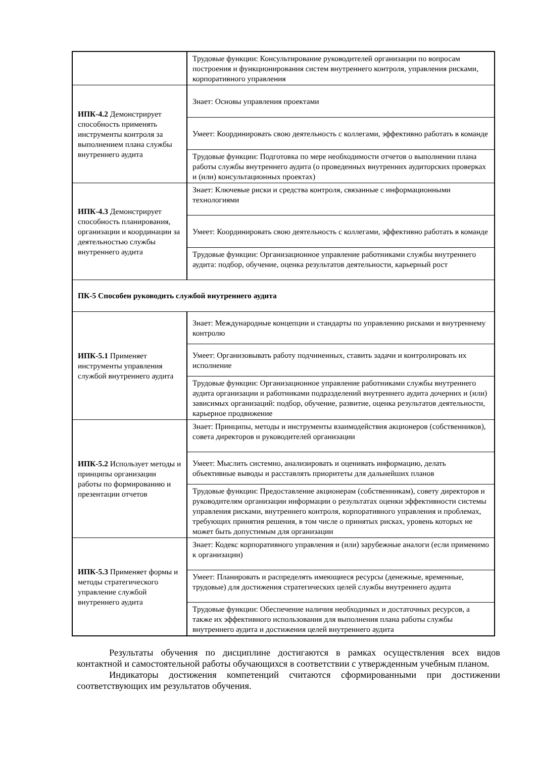| | Трудовые функции: Консультирование руководителей организации по вопросам построения и функционирования систем внутреннего контроля, управления рисками, корпоративного управления |
| ИПК-4.2 Демонстрирует способность применять инструменты контроля за выполнением плана службы внутреннего аудита | Знает: Основы управления проектами |
| | Умеет: Координировать свою деятельность с коллегами, эффективно работать в команде |
| | Трудовые функции: Подготовка по мере необходимости отчетов о выполнении плана работы службы внутреннего аудита (о проведенных внутренних аудиторских проверках и (или) консультационных проектах) |
| ИПК-4.3 Демонстрирует способность планирования, организации и координации за деятельностью службы внутреннего аудита | Знает: Ключевые риски и средства контроля, связанные с информационными технологиями |
| | Умеет: Координировать свою деятельность с коллегами, эффективно работать в команде |
| | Трудовые функции: Организационное управление работниками службы внутреннего аудита: подбор, обучение, оценка результатов деятельности, карьерный рост |
| ПК-5 Способен руководить службой внутреннего аудита | |
| ИПК-5.1 Применяет инструменты управления службой внутреннего аудита | Знает: Международные концепции и стандарты по управлению рисками и внутреннему контролю |
| | Умеет: Организовывать работу подчиненных, ставить задачи и контролировать их исполнение |
| | Трудовые функции: Организационное управление работниками службы внутреннего аудита организации и работниками подразделений внутреннего аудита дочерних и (или) зависимых организаций: подбор, обучение, развитие, оценка результатов деятельности, карьерное продвижение |
| ИПК-5.2 Использует методы и принципы организации работы по формированию и презентации отчетов | Знает: Принципы, методы и инструменты взаимодействия акционеров (собственников), совета директоров и руководителей организации |
| | Умеет: Мыслить системно, анализировать и оценивать информацию, делать объективные выводы и расставлять приоритеты для дальнейших планов |
| | Трудовые функции: Предоставление акционерам (собственникам), совету директоров и руководителям организации информации о результатах оценки эффективности системы управления рисками, внутреннего контроля, корпоративного управления и проблемах, требующих принятия решения, в том числе о принятых рисках, уровень которых не может быть допустимым для организации |
| ИПК-5.3 Применяет формы и методы стратегического управление службой внутреннего аудита | Знает: Кодекс корпоративного управления и (или) зарубежные аналоги (если применимо к организации) |
| | Умеет: Планировать и распределять имеющиеся ресурсы (денежные, временные, трудовые) для достижения стратегических целей службы внутреннего аудита |
| | Трудовые функции: Обеспечение наличия необходимых и достаточных ресурсов, а также их эффективного использования для выполнения плана работы службы внутреннего аудита и достижения целей внутреннего аудита |
Результаты обучения по дисциплине достигаются в рамках осуществления всех видов контактной и самостоятельной работы обучающихся в соответствии с утвержденным учебным планом.
Индикаторы достижения компетенций считаются сформированными при достижении соответствующих им результатов обучения.